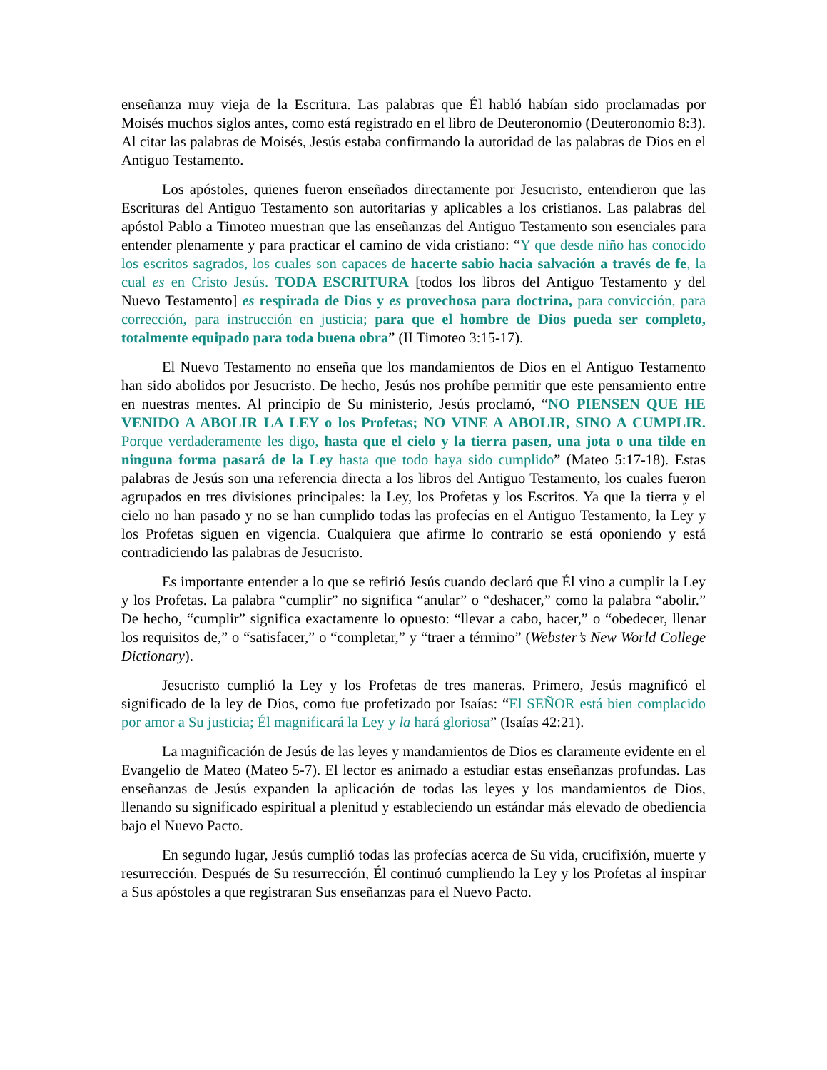enseñanza muy vieja de la Escritura. Las palabras que Él habló habían sido proclamadas por Moisés muchos siglos antes, como está registrado en el libro de Deuteronomio (Deuteronomio 8:3). Al citar las palabras de Moisés, Jesús estaba confirmando la autoridad de las palabras de Dios en el Antiguo Testamento.
Los apóstoles, quienes fueron enseñados directamente por Jesucristo, entendieron que las Escrituras del Antiguo Testamento son autoritarias y aplicables a los cristianos. Las palabras del apóstol Pablo a Timoteo muestran que las enseñanzas del Antiguo Testamento son esenciales para entender plenamente y para practicar el camino de vida cristiano: “Y que desde niño has conocido los escritos sagrados, los cuales son capaces de hacerte sabio hacia salvación a través de fe, la cual es en Cristo Jesús. TODA ESCRITURA [todos los libros del Antiguo Testamento y del Nuevo Testamento] es respirada de Dios y es provechosa para doctrina, para convicción, para corrección, para instrucción en justicia; para que el hombre de Dios pueda ser completo, totalmente equipado para toda buena obra” (II Timoteo 3:15-17).
El Nuevo Testamento no enseña que los mandamientos de Dios en el Antiguo Testamento han sido abolidos por Jesucristo. De hecho, Jesús nos prohíbe permitir que este pensamiento entre en nuestras mentes. Al principio de Su ministerio, Jesús proclamó, “NO PIENSEN QUE HE VENIDO A ABOLIR LA LEY o los Profetas; NO VINE A ABOLIR, SINO A CUMPLIR. Porque verdaderamente les digo, hasta que el cielo y la tierra pasen, una jota o una tilde en ninguna forma pasará de la Ley hasta que todo haya sido cumplido” (Mateo 5:17-18). Estas palabras de Jesús son una referencia directa a los libros del Antiguo Testamento, los cuales fueron agrupados en tres divisiones principales: la Ley, los Profetas y los Escritos. Ya que la tierra y el cielo no han pasado y no se han cumplido todas las profecías en el Antiguo Testamento, la Ley y los Profetas siguen en vigencia. Cualquiera que afirme lo contrario se está oponiendo y está contradiciendo las palabras de Jesucristo.
Es importante entender a lo que se refirió Jesús cuando declaró que Él vino a cumplir la Ley y los Profetas. La palabra “cumplir” no significa “anular” o “deshacer,” como la palabra “abolir.” De hecho, “cumplir” significa exactamente lo opuesto: “llevar a cabo, hacer,” o “obedecer, llenar los requisitos de,” o “satisfacer,” o “completar,” y “traer a término” (Webster’s New World College Dictionary).
Jesucristo cumplió la Ley y los Profetas de tres maneras. Primero, Jesús magnificó el significado de la ley de Dios, como fue profetizado por Isaías: “El SEÑOR está bien complacido por amor a Su justicia; Él magnificará la Ley y la hará gloriosa” (Isaías 42:21).
La magnificación de Jesús de las leyes y mandamientos de Dios es claramente evidente en el Evangelio de Mateo (Mateo 5-7). El lector es animado a estudiar estas enseñanzas profundas. Las enseñanzas de Jesús expanden la aplicación de todas las leyes y los mandamientos de Dios, llenando su significado espiritual a plenitud y estableciendo un estándar más elevado de obediencia bajo el Nuevo Pacto.
En segundo lugar, Jesús cumplió todas las profecías acerca de Su vida, crucifixión, muerte y resurrección. Después de Su resurrección, Él continuó cumpliendo la Ley y los Profetas al inspirar a Sus apóstoles a que registraran Sus enseñanzas para el Nuevo Pacto.